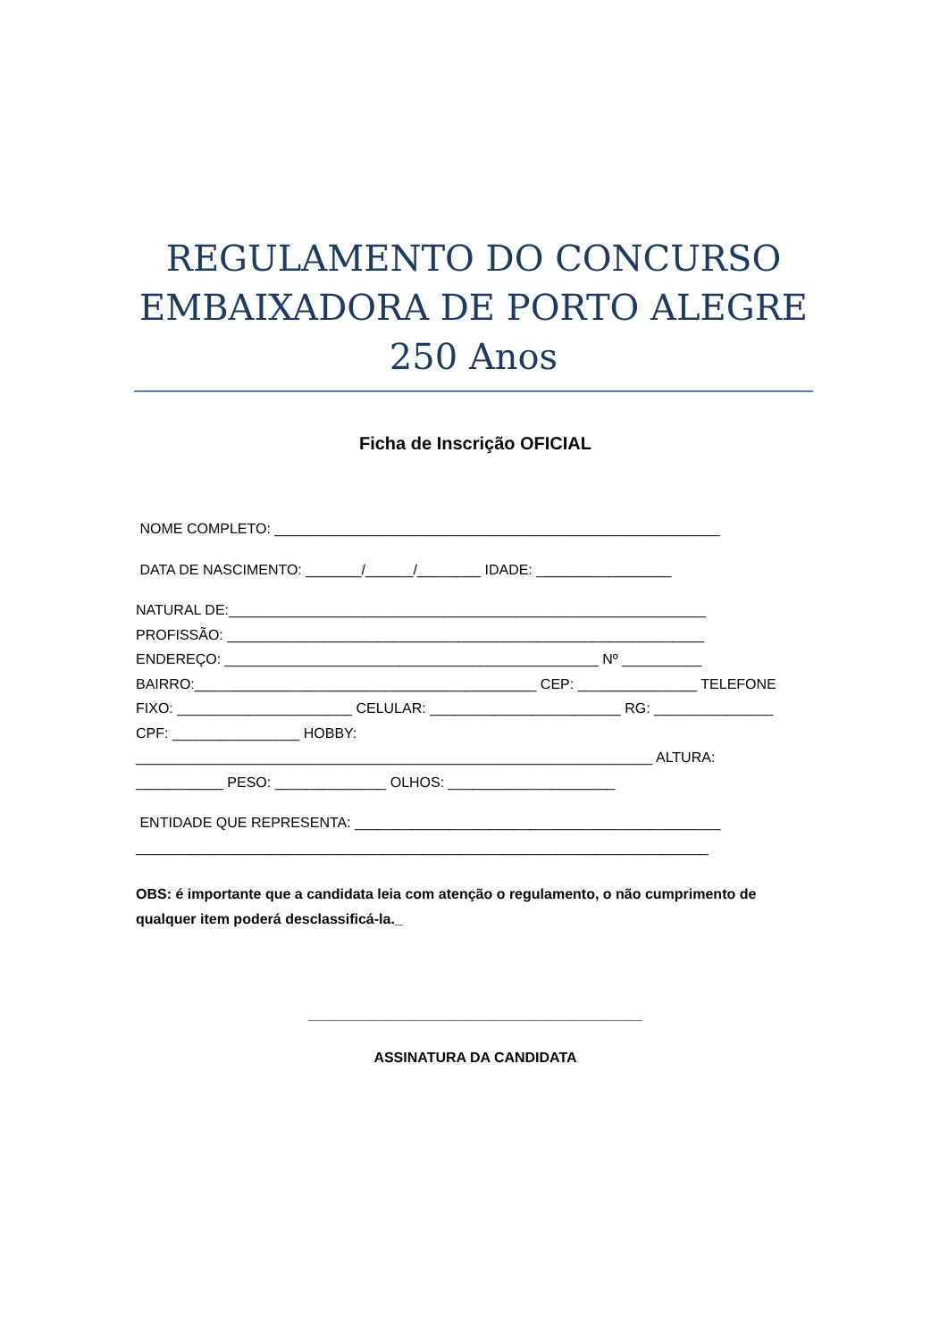REGULAMENTO DO CONCURSO EMBAIXADORA DE PORTO ALEGRE 250 Anos
Ficha de Inscrição OFICIAL
NOME COMPLETO: ________________________________________________________
DATA DE NASCIMENTO: _______/______/________ IDADE: _________________
NATURAL DE:____________________________________________________________
PROFISSÃO: ____________________________________________________________
ENDEREÇO: _______________________________________________ Nº __________
BAIRRO:___________________________________________ CEP: _______________ TELEFONE
FIXO: ______________________ CELULAR: ________________________ RG: _______________
CPF: ________________ HOBBY:
_________________________________________________________________ ALTURA:
___________ PESO: ______________ OLHOS: _____________________
ENTIDADE QUE REPRESENTA: ______________________________________________
________________________________________________________________________
OBS: é importante que a candidata leia com atenção o regulamento, o não cumprimento de qualquer item poderá desclassificá-la._
__________________________________________
ASSINATURA DA CANDIDATA